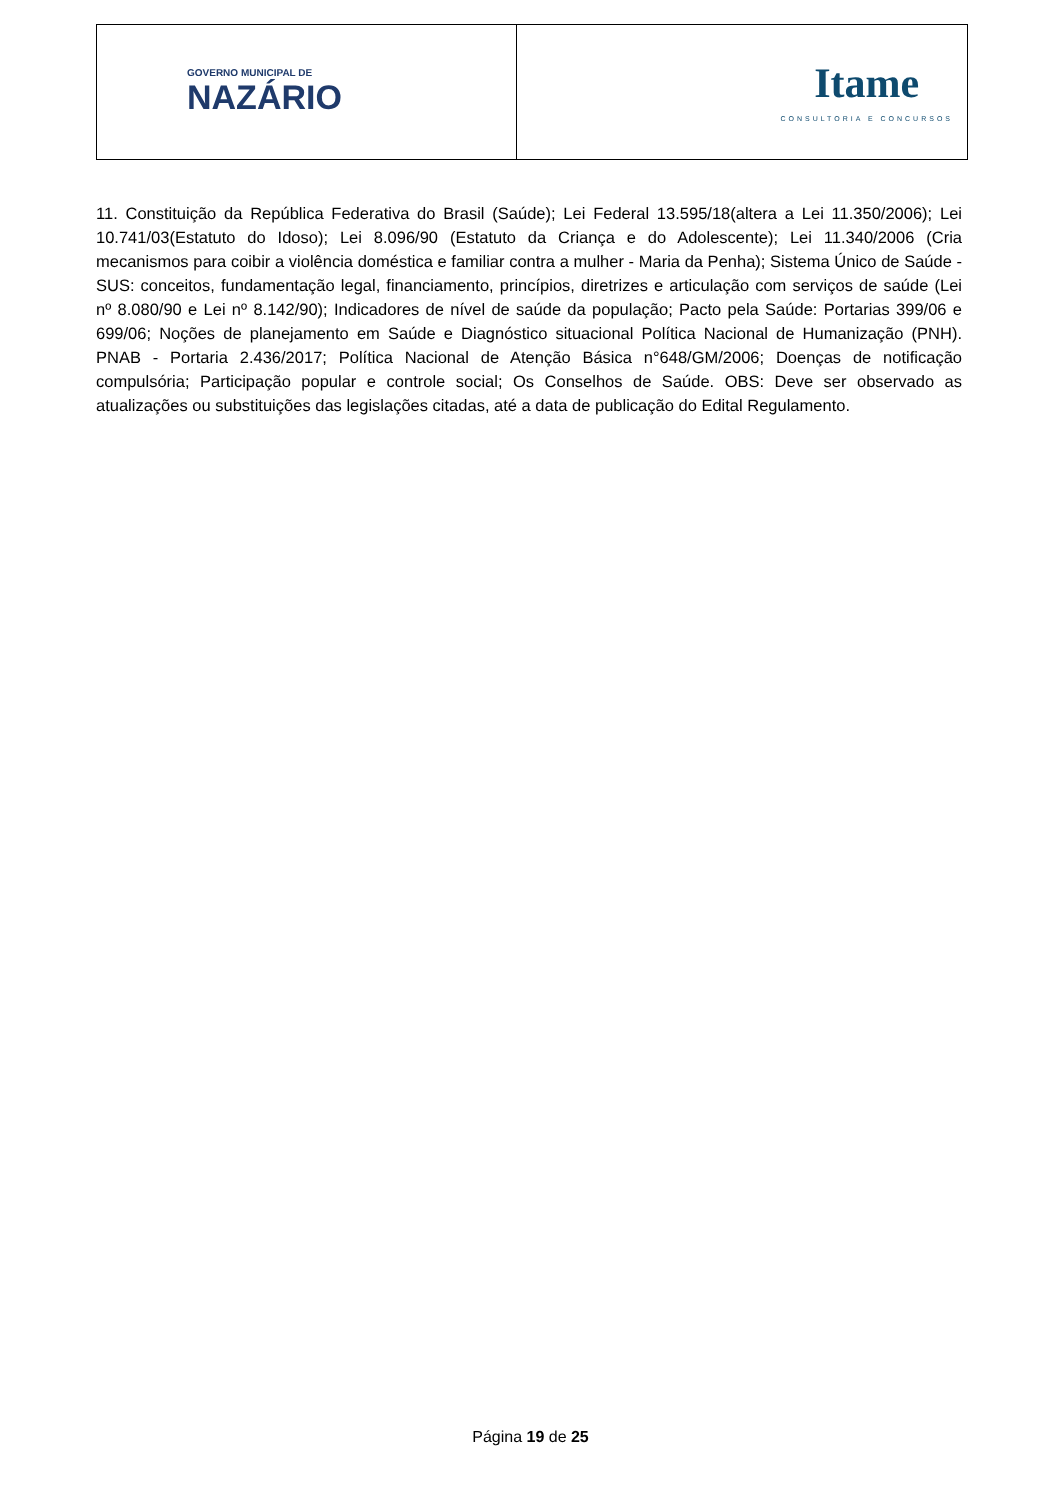GOVERNO MUNICIPAL DE
NAZÁRIO
Itame
CONSULTORIA E CONCURSOS
11. Constituição da República Federativa do Brasil (Saúde); Lei Federal 13.595/18(altera a Lei 11.350/2006); Lei 10.741/03(Estatuto do Idoso); Lei 8.096/90 (Estatuto da Criança e do Adolescente); Lei 11.340/2006 (Cria mecanismos para coibir a violência doméstica e familiar contra a mulher - Maria da Penha); Sistema Único de Saúde - SUS: conceitos, fundamentação legal, financiamento, princípios, diretrizes e articulação com serviços de saúde (Lei nº 8.080/90 e Lei nº 8.142/90); Indicadores de nível de saúde da população; Pacto pela Saúde: Portarias 399/06 e 699/06; Noções de planejamento em Saúde e Diagnóstico situacional Política Nacional de Humanização (PNH). PNAB - Portaria 2.436/2017; Política Nacional de Atenção Básica n°648/GM/2006; Doenças de notificação compulsória; Participação popular e controle social; Os Conselhos de Saúde. OBS: Deve ser observado as atualizações ou substituições das legislações citadas, até a data de publicação do Edital Regulamento.
Página 19 de 25